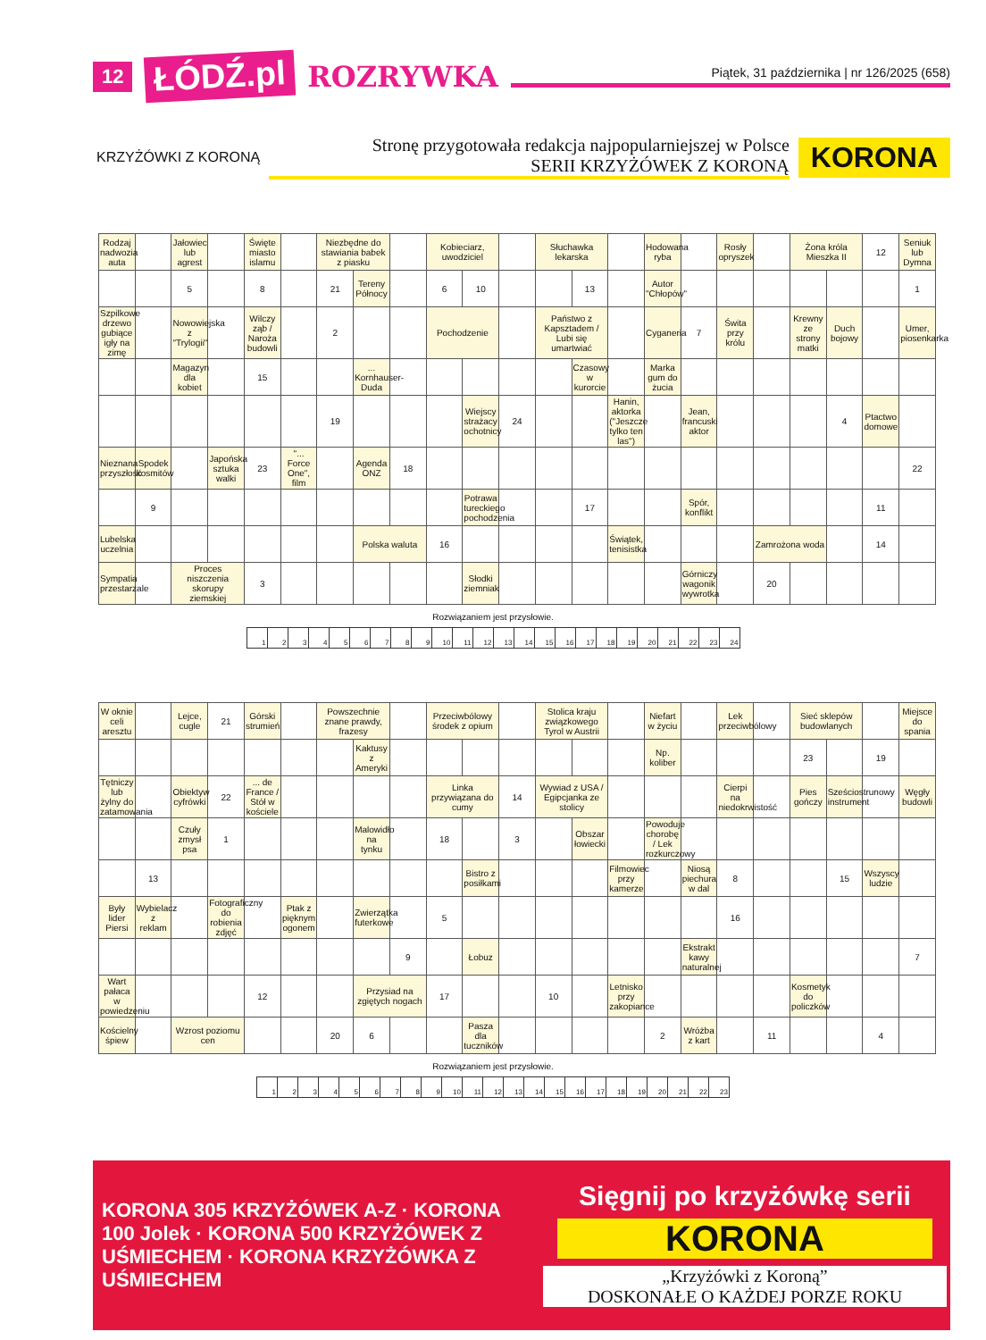12 ŁÓDŹ.pl ROZRYWKA Piątek, 31 października | nr 126/2025 (658)
KRZYŻÓWKI Z KORONĄ
Stronę przygotowała redakcja najpopularniejszej w Polsce
SERII KRZYŻÓWEK Z KORONĄ
KORONA
| Rodzaj nadwozia auta | | Jałowiec lub agrest | | Święte miasto islamu | | Niezbędne do stawiania babek z piasku | | | Kobieciarz, uwodziciel | | | Słuchawka lekarska | | | Hodowana ryba | | Rosły opryszek | | Żona króla Mieszka II | | 12 | Seniuk lub Dymna |
| | | 5 | | 8 | | 21 | Tereny Północy | | 6 | 10 | | | 13 | | Autor "Chłopów" | | | | | | | 1 |
| Szpilkowe drzewo gubiące igły na zimę | | Nowowiejska z "Trylogii" | | Wilczy ząb / Naroża budowli | | 2 | | | Pochodzenie | | | Państwo z Kapsztadem / Lubi się umartwiać | | | Cyganeria | 7 | Świta przy królu | | Krewny ze strony matki | Duch bojowy | | Umer, piosenkarka |
| | | Magazyn dla kobiet | | 15 | | | ... Kornhauser-Duda | | | | | | Czasowy w kurorcie | | Marka gum do żucia | | | | | | | |
| | | | | | | 19 | | | | Wiejscy strażacy ochotnicy | 24 | | | Hanin, aktorka ("Jeszcze tylko ten las") | | Jean, francuski aktor | | | | 4 | Ptactwo domowe | |
| Nieznana przyszłość | Spodek kosmitów | | Japońska sztuka walki | 23 | "... Force One", film | | Agenda ONZ | 18 | | | | | | | | | | | | | | 22 |
| | 9 | | | | | | | | | Potrawa tureckiego pochodzenia | | | 17 | | | Spór, konflikt | | | | | 11 | |
| Lubelska uczelnia | | | | | | | Polska waluta | | 16 | | | | | Świątek, tenisistka | | | | Zamrożona woda | | | 14 | |
| Sympatia przestarzale | | Proces niszczenia skorupy ziemskiej | | 3 | | | | | | Słodki ziemniak | | | | | | Górniczy wagonik wywrotka | | 20 | | | | |
Rozwiązaniem jest przysłowie.
| 1 | 2 | 3 | 4 | 5 | 6 | 7 | 8 | 9 | 10 | 11 | 12 | 13 | 14 | 15 | 16 | 17 | 18 | 19 | 20 | 21 | 22 | 23 | 24 |
| W oknie celi aresztu | | Lejce, cugle | 21 | Górski strumień | | Powszechnie znane prawdy, frazesy | | | Przeciwbólowy środek z opium | | | Stolica kraju związkowego Tyrol w Austrii | | | Niefart w życiu | | Lek przeciwbólowy | | Sieć sklepów budowlanych | | | Miejsce do spania |
| | | | | | | | Kaktusy z Ameryki | | | | | | | | Np. koliber | | | | 23 | | 19 | |
| Tętniczy lub żylny do zatamowania | | Obiektyw cyfrówki | 22 | ... de France / Stół w kościele | | | | | Linka przywiązana do cumy | | 14 | Wywiad z USA / Egipcjanka ze stolicy | | | | | Cierpi na niedokrwistość | | Pies gończy | Sześciostrunowy instrument | | Węgły budowli |
| | | Czuły zmysł psa | 1 | | | | Malowidło na tynku | | 18 | | 3 | | Obszar łowiecki | | Powoduje chorobę / Lek rozkurczowy | | | | | | | |
| | 13 | | | | | | | | | Bistro z posiłkami | | | | Filmowiec przy kamerze | | Niosą piechura w dal | 8 | | | 15 | Wszyscy ludzie | |
| Były lider Piersi | Wybielacz z reklam | | Fotograficzny do robienia zdjęć | | Ptak z pięknym ogonem | | Zwierzątka futerkowe | | 5 | | | | | | | | 16 | | | | | |
| | | | | | | | | 9 | | Łobuz | | | | | | Ekstrakt kawy naturalnej | | | | | | 7 |
| Wart pałaca w powiedzeniu | | | | 12 | | | Przysiad na zgiętych nogach | | 17 | | | 10 | | Letnisko przy zakopiance | | | | | Kosmetyk do policzków | | | |
| Kościelny śpiew | | Wzrost poziomu cen | | | | 20 | 6 | | | Pasza dla tuczników | | | | | 2 | Wróżba z kart | | 11 | | | 4 | |
Rozwiązaniem jest przysłowie.
| 1 | 2 | 3 | 4 | 5 | 6 | 7 | 8 | 9 | 10 | 11 | 12 | 13 | 14 | 15 | 16 | 17 | 18 | 19 | 20 | 21 | 22 | 23 |
KORONA 305 KRZYŻÓWEK A-Z · KORONA 100 Jolek · KORONA 500 KRZYŻÓWEK Z UŚMIECHEM · KORONA KRZYŻÓWKA Z UŚMIECHEM
Sięgnij po krzyżówkę serii
KORONA
„Krzyżówki z Koroną”
DOSKONAŁE O KAŻDEJ PORZE ROKU